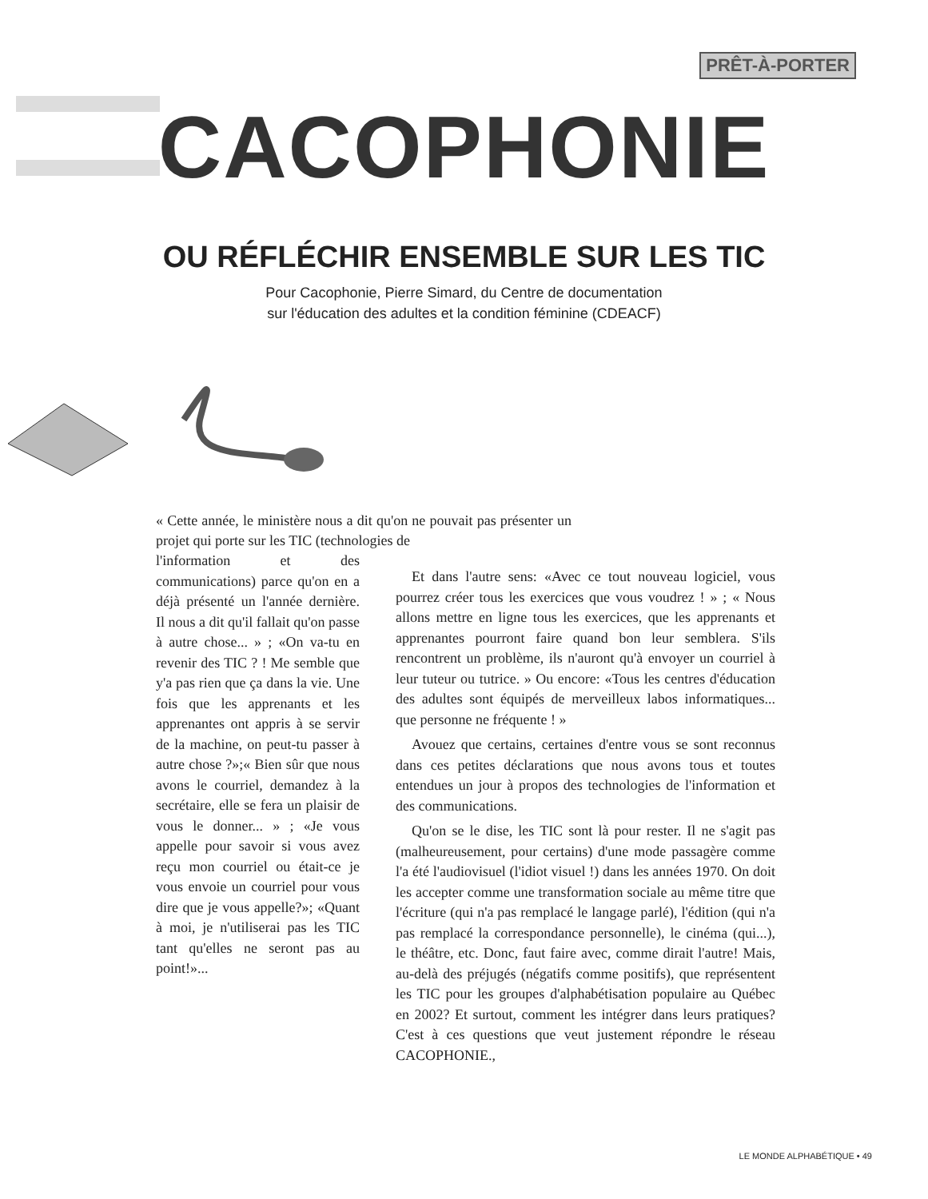PRÊT-À-PORTER
CACOPHONIE
OU RÉFLÉCHIR ENSEMBLE SUR LES TIC
Pour Cacophonie, Pierre Simard, du Centre de documentation
sur l'éducation des adultes et la condition féminine (CDEACF)
« Cette année, le ministère nous a dit qu'on ne pouvait pas présenter un projet qui porte sur les TIC (technologies de
l'information et des communications) parce qu'on en a déjà présenté un l'année dernière. Il nous a dit qu'il fallait qu'on passe à autre chose... » ; «On va-tu en revenir des TIC ? ! Me semble que y'a pas rien que ça dans la vie. Une fois que les apprenants et les apprenantes ont appris à se servir de la machine, on peut-tu passer à autre chose ?»;« Bien sûr que nous avons le courriel, demandez à la secrétaire, elle se fera un plaisir de vous le donner... » ; «Je vous appelle pour savoir si vous avez reçu mon courriel ou était-ce je vous envoie un courriel pour vous dire que je vous appelle?»; «Quant à moi, je n'utiliserai pas les TIC tant qu'elles ne seront pas au point!»...
Et dans l'autre sens: «Avec ce tout nouveau logiciel, vous pourrez créer tous les exercices que vous voudrez ! » ; « Nous allons mettre en ligne tous les exercices, que les apprenants et apprenantes pourront faire quand bon leur semblera. S'ils rencontrent un problème, ils n'auront qu'à envoyer un courriel à leur tuteur ou tutrice. » Ou encore: «Tous les centres d'éducation des adultes sont équipés de merveilleux labos informatiques... que personne ne fréquente ! »
Avouez que certains, certaines d'entre vous se sont reconnus dans ces petites déclarations que nous avons tous et toutes entendues un jour à propos des technologies de l'information et des communications.
Qu'on se le dise, les TIC sont là pour rester. Il ne s'agit pas (malheureusement, pour certains) d'une mode passagère comme l'a été l'audiovisuel (l'idiot visuel !) dans les années 1970. On doit les accepter comme une transformation sociale au même titre que l'écriture (qui n'a pas remplacé le langage parlé), l'édition (qui n'a pas remplacé la correspondance personnelle), le cinéma (qui...), le théâtre, etc. Donc, faut faire avec, comme dirait l'autre! Mais, au-delà des préjugés (négatifs comme positifs), que représentent les TIC pour les groupes d'alphabétisation populaire au Québec en 2002? Et surtout, comment les intégrer dans leurs pratiques? C'est à ces questions que veut justement répondre le réseau CACOPHONIE.,
LE MONDE ALPHABÉTIQUE • 49